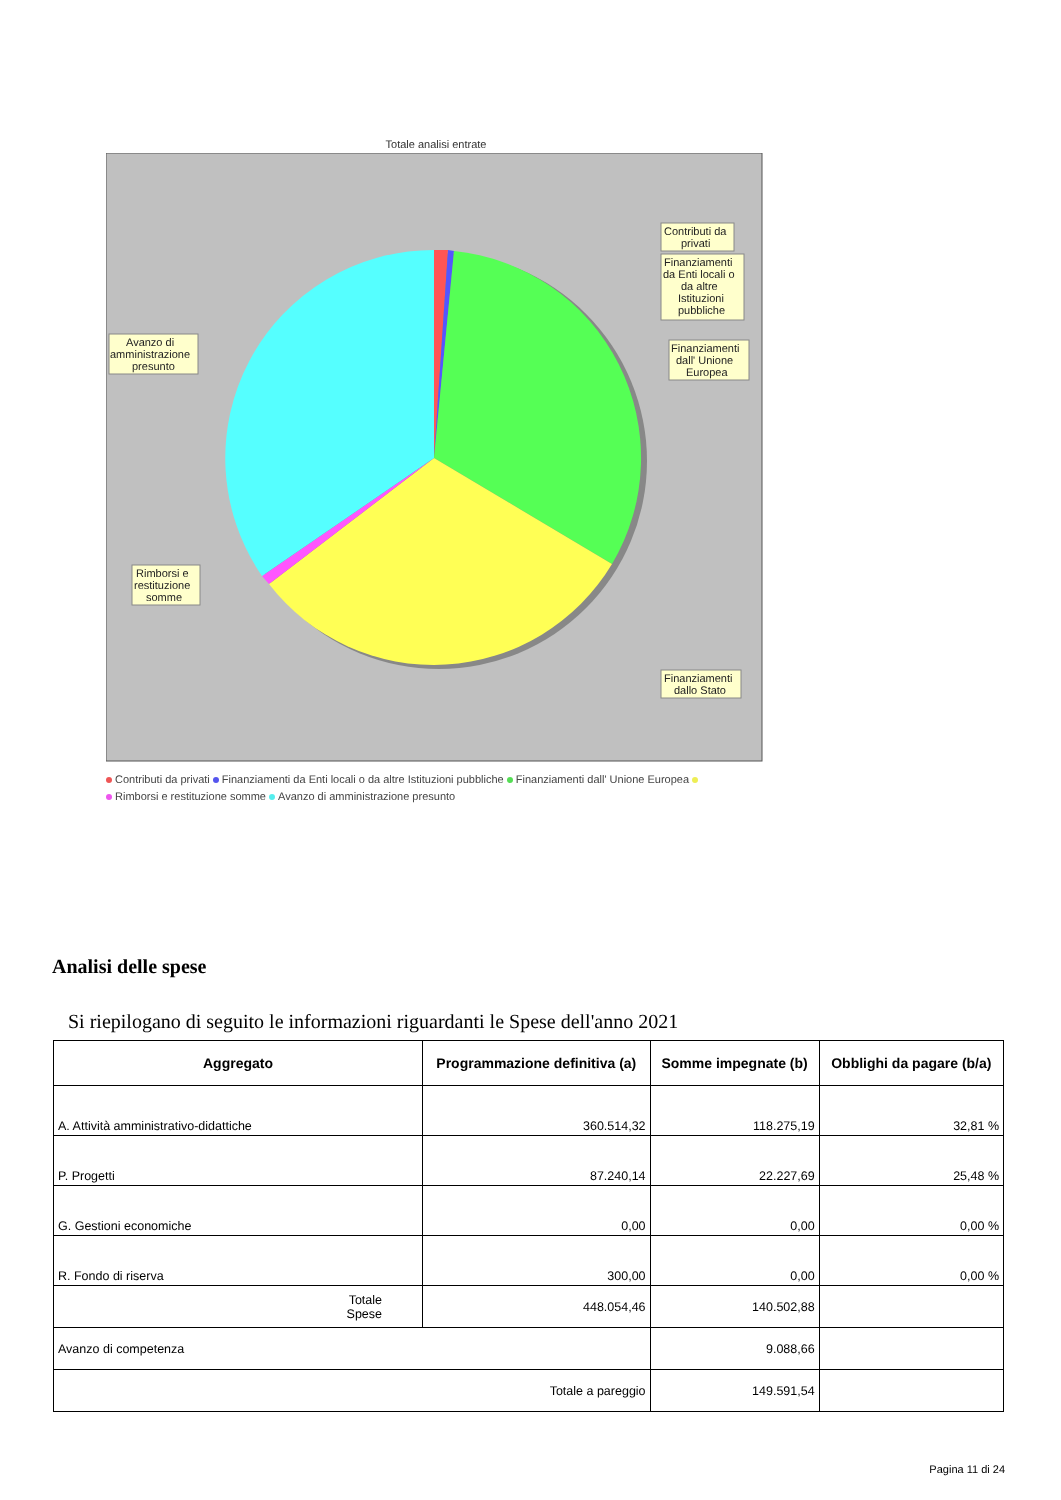Totale analisi entrate
Contributi da
privati
Finanziamenti
da Enti locali o
da altre
Istituzioni
pubbliche
Finanziamenti
dall' Unione
Europea
Avanzo di
amministrazione
presunto
Rimborsi e
restituzione
somme
Finanziamenti
dallo Stato
Contributi da privati Finanziamenti da Enti locali o da altre Istituzioni pubbliche Finanziamenti dall' Unione Europea
Rimborsi e restituzione somme Avanzo di amministrazione presunto
Analisi delle spese
Si riepilogano di seguito le informazioni riguardanti le Spese dell'anno 2021
| Aggregato | Programmazione definitiva (a) | Somme impegnate (b) | Obblighi da pagare (b/a) |
| --- | --- | --- | --- |
| A. Attività amministrativo-didattiche | 360.514,32 | 118.275,19 | 32,81 % |
| P. Progetti | 87.240,14 | 22.227,69 | 25,48 % |
| G. Gestioni economiche | 0,00 | 0,00 | 0,00 % |
| R. Fondo di riserva | 300,00 | 0,00 | 0,00 % |
| Totale Spese | 448.054,46 | 140.502,88 | |
| Avanzo di competenza | | 9.088,66 | |
| Totale a pareggio | | 149.591,54 | |
Pagina 11 di 24